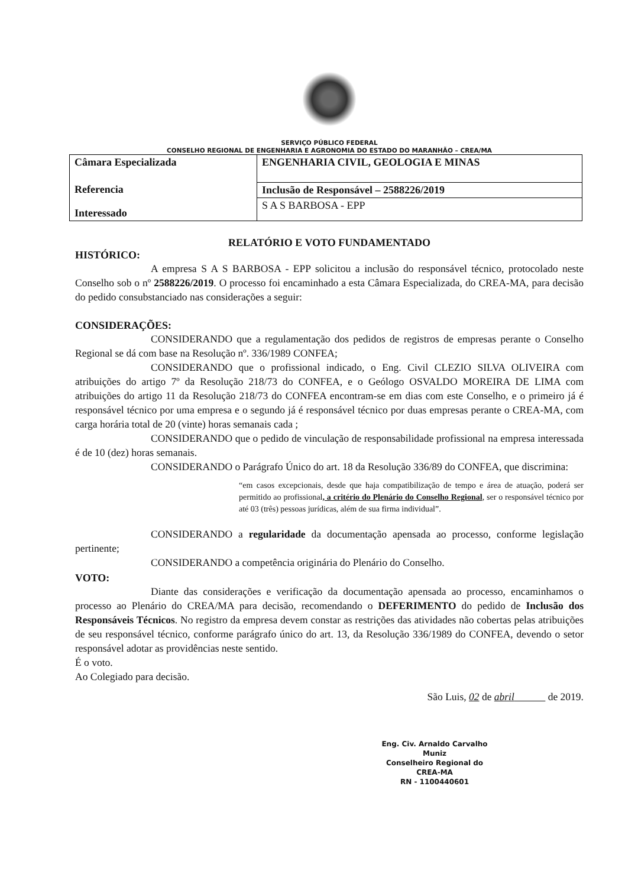SERVIÇO PÚBLICO FEDERAL
CONSELHO REGIONAL DE ENGENHARIA E AGRONOMIA DO ESTADO DO MARANHÃO – CREA/MA
| Câmara Especializada | ENGENHARIA CIVIL, GEOLOGIA E MINAS |
| Referencia | Inclusão de Responsável – 2588226/2019 |
| Interessado | S A S BARBOSA - EPP |
RELATÓRIO E VOTO FUNDAMENTADO
HISTÓRICO:
A empresa S A S BARBOSA - EPP solicitou a inclusão do responsável técnico, protocolado neste Conselho sob o nº 2588226/2019. O processo foi encaminhado a esta Câmara Especializada, do CREA-MA, para decisão do pedido consubstanciado nas considerações a seguir:
CONSIDERAÇÕES:
CONSIDERANDO que a regulamentação dos pedidos de registros de empresas perante o Conselho Regional se dá com base na Resolução nº. 336/1989 CONFEA;
CONSIDERANDO que o profissional indicado, o Eng. Civil CLEZIO SILVA OLIVEIRA com atribuições do artigo 7º da Resolução 218/73 do CONFEA, e o Geólogo OSVALDO MOREIRA DE LIMA com atribuições do artigo 11 da Resolução 218/73 do CONFEA encontram-se em dias com este Conselho, e o primeiro já é responsável técnico por uma empresa e o segundo já é responsável técnico por duas empresas perante o CREA-MA, com carga horária total de 20 (vinte) horas semanais cada ;
CONSIDERANDO que o pedido de vinculação de responsabilidade profissional na empresa interessada é de 10 (dez) horas semanais.
CONSIDERANDO o Parágrafo Único do art. 18 da Resolução 336/89 do CONFEA, que discrimina:
“em casos excepcionais, desde que haja compatibilização de tempo e área de atuação, poderá ser permitido ao profissional, a critério do Plenário do Conselho Regional, ser o responsável técnico por até 03 (três) pessoas jurídicas, além de sua firma individual”.
CONSIDERANDO a regularidade da documentação apensada ao processo, conforme legislação pertinente;
CONSIDERANDO a competência originária do Plenário do Conselho.
VOTO:
Diante das considerações e verificação da documentação apensada ao processo, encaminhamos o processo ao Plenário do CREA/MA para decisão, recomendando o DEFERIMENTO do pedido de Inclusão dos Responsáveis Técnicos. No registro da empresa devem constar as restrições das atividades não cobertas pelas atribuições de seu responsável técnico, conforme parágrafo único do art. 13, da Resolução 336/1989 do CONFEA, devendo o setor responsável adotar as providências neste sentido.
É o voto.
Ao Colegiado para decisão.
São Luis, 02 de abril de 2019.
Eng. Civ. Arnaldo Carvalho Muniz
Conselheiro Regional do CREA-MA
RN - 1100440601